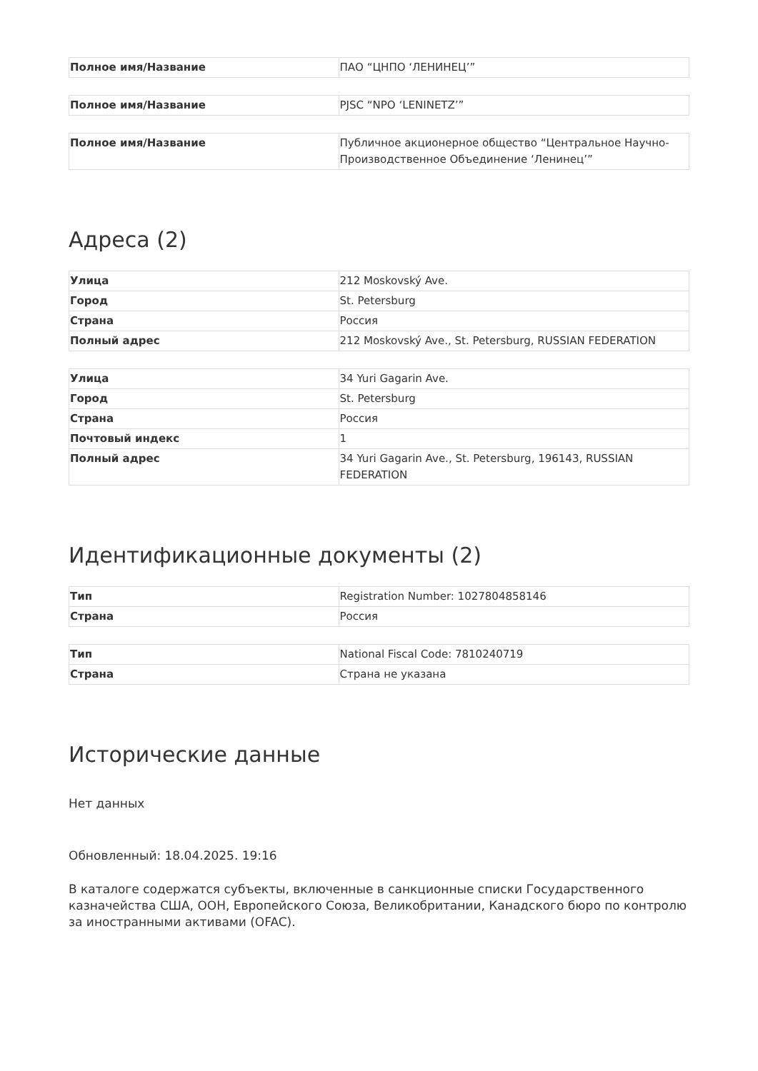| Полное имя/Название | ПАО “ЦНПО ‘ЛЕНИНЕЦ’” |
| Полное имя/Название | PJSC “NPO ‘LENINETZ’” |
| Полное имя/Название | Публичное акционерное общество “Центральное Научно-Производственное Объединение ‘Ленинец’” |
Адреса (2)
| Улица | 212 Moskovský Ave. |
| Город | St. Petersburg |
| Страна | Россия |
| Полный адрес | 212 Moskovský Ave., St. Petersburg, RUSSIAN FEDERATION |
| Улица | 34 Yuri Gagarin Ave. |
| Город | St. Petersburg |
| Страна | Россия |
| Почтовый индекс | 1 |
| Полный адрес | 34 Yuri Gagarin Ave., St. Petersburg, 196143, RUSSIAN FEDERATION |
Идентификационные документы (2)
| Тип | Registration Number: 1027804858146 |
| Страна | Россия |
| Тип | National Fiscal Code: 7810240719 |
| Страна | Страна не указана |
Исторические данные
Нет данных
Обновленный: 18.04.2025. 19:16
В каталоге содержатся субъекты, включенные в санкционные списки Государственного казначейства США, ООН, Европейского Союза, Великобритании, Канадского бюро по контролю за иностранными активами (OFAC).